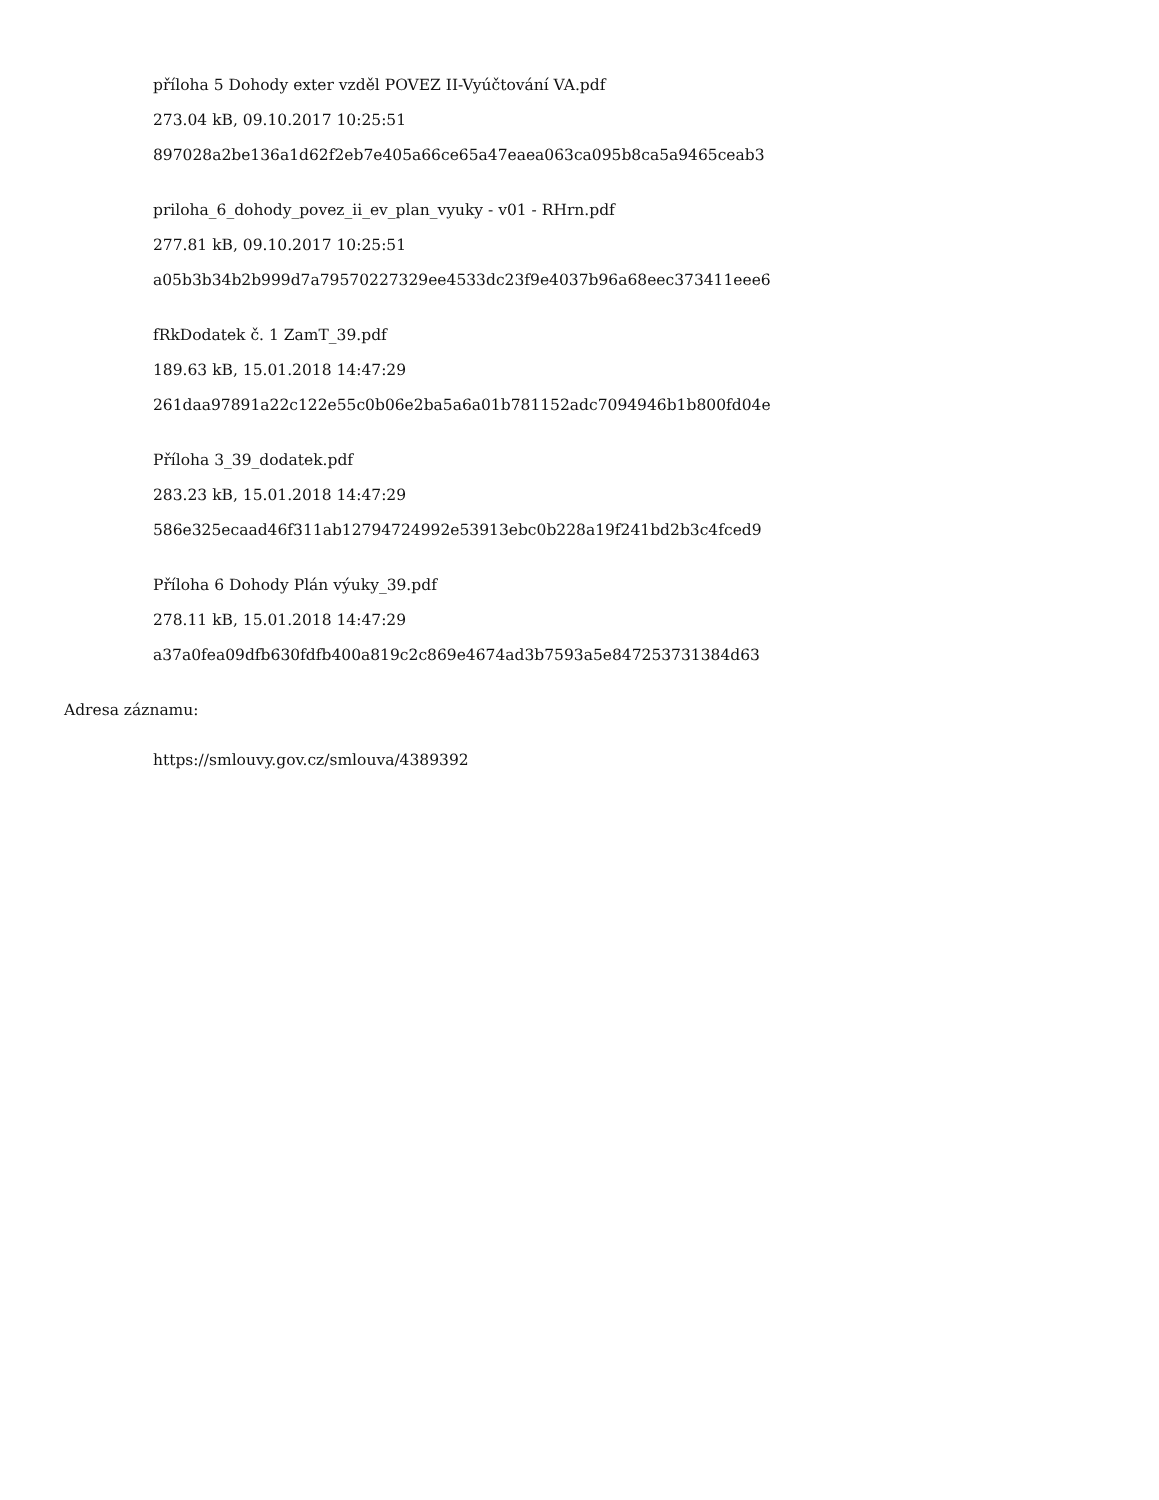příloha 5 Dohody exter vzděl POVEZ II-Vyúčtování VA.pdf
273.04 kB, 09.10.2017 10:25:51
897028a2be136a1d62f2eb7e405a66ce65a47eaea063ca095b8ca5a9465ceab3
priloha_6_dohody_povez_ii_ev_plan_vyuky - v01 - RHrn.pdf
277.81 kB, 09.10.2017 10:25:51
a05b3b34b2b999d7a79570227329ee4533dc23f9e4037b96a68eec373411eee6
fRkDodatek č. 1 ZamT_39.pdf
189.63 kB, 15.01.2018 14:47:29
261daa97891a22c122e55c0b06e2ba5a6a01b781152adc7094946b1b800fd04e
Příloha 3_39_dodatek.pdf
283.23 kB, 15.01.2018 14:47:29
586e325ecaad46f311ab12794724992e53913ebc0b228a19f241bd2b3c4fced9
Příloha 6 Dohody Plán výuky_39.pdf
278.11 kB, 15.01.2018 14:47:29
a37a0fea09dfb630fdfb400a819c2c869e4674ad3b7593a5e847253731384d63
Adresa záznamu:
https://smlouvy.gov.cz/smlouva/4389392